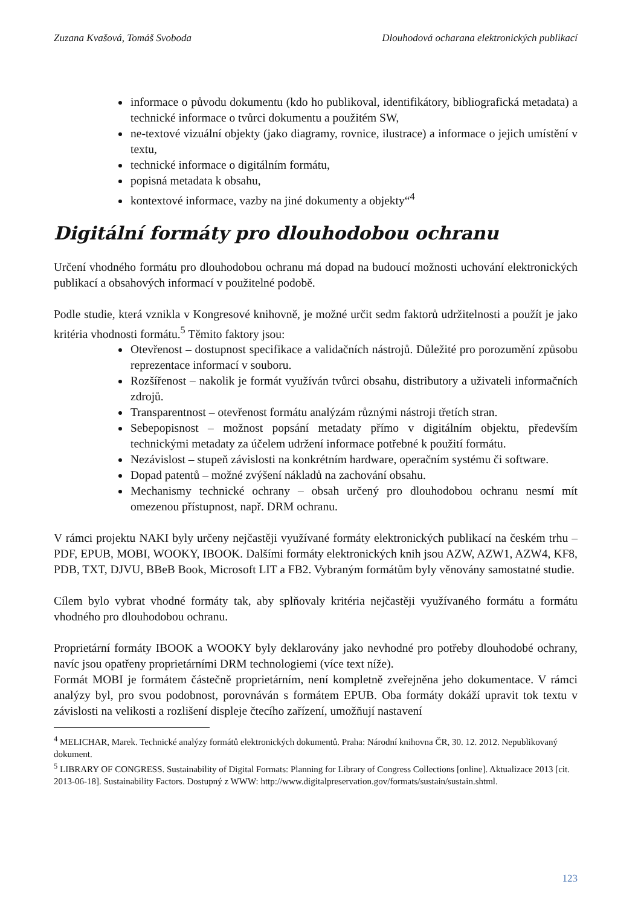Zuzana Kvašová, Tomáš Svoboda Dlouhodová ocharana elektronických publikací
informace o původu dokumentu (kdo ho publikoval, identifikátory, bibliografická metadata) a technické informace o tvůrci dokumentu a použitém SW,
ne-textové vizuální objekty (jako diagramy, rovnice, ilustrace) a informace o jejich umístění v textu,
technické informace o digitálním formátu,
popisná metadata k obsahu,
kontextové informace, vazby na jiné dokumenty a objekty“<sup>4</sup>
Digitální formáty pro dlouhodobou ochranu
Určení vhodného formátu pro dlouhodobou ochranu má dopad na budoucí možnosti uchování elektronických publikací a obsahových informací v použitelné podobě.
Podle studie, která vznikla v Kongresové knihovně, je možné určit sedm faktorů udržitelnosti a použít je jako kritéria vhodnosti formátu.<sup>5</sup> Těmito faktory jsou:
Otevřenost – dostupnost specifikace a validačních nástrojů. Důležité pro porozumění způsobu reprezentace informací v souboru.
Rozšířenost – nakolik je formát využíván tvůrci obsahu, distributory a uživateli informačních zdrojů.
Transparentnost – otevřenost formátu analýzám různými nástroji třetích stran.
Sebepopisnost – možnost popsání metadaty přímo v digitálním objektu, především technickými metadaty za účelem udržení informace potřebné k použití formátu.
Nezávislost – stupeň závislosti na konkrétním hardware, operačním systému či software.
Dopad patentů – možné zvýšení nákladů na zachování obsahu.
Mechanismy technické ochrany – obsah určený pro dlouhodobou ochranu nesmí mít omezenou přístupnost, např. DRM ochranu.
V rámci projektu NAKI byly určeny nejčastěji využívané formáty elektronických publikací na českém trhu – PDF, EPUB, MOBI, WOOKY, IBOOK. Dalšími formáty elektronických knih jsou AZW, AZW1, AZW4, KF8, PDB, TXT, DJVU, BBeB Book, Microsoft LIT a FB2. Vybraným formátům byly věnovány samostatné studie.
Cílem bylo vybrat vhodné formáty tak, aby splňovaly kritéria nejčastěji využívaného formátu a formátu vhodného pro dlouhodobou ochranu.
Proprietární formáty IBOOK a WOOKY byly deklarovány jako nevhodné pro potřeby dlouhodobé ochrany, navíc jsou opatřeny proprietárními DRM technologiemi (více text níže).
Formát MOBI je formátem částečně proprietárním, není kompletně zveřejněna jeho dokumentace. V rámci analýzy byl, pro svou podobnost, porovnáván s formátem EPUB. Oba formáty dokáží upravit tok textu v závislosti na velikosti a rozlišení displeje čtecího zařízení, umožňují nastavení
<sup>4</sup> MELICHAR, Marek. Technické analýzy formátů elektronických dokumentů. Praha: Národní knihovna ČR, 30. 12. 2012. Nepublikovaný dokument.
<sup>5</sup> LIBRARY OF CONGRESS. Sustainability of Digital Formats: Planning for Library of Congress Collections [online]. Aktualizace 2013 [cit. 2013-06-18]. Sustainability Factors. Dostupný z WWW: http://www.digitalpreservation.gov/formats/sustain/sustain.shtml.
123